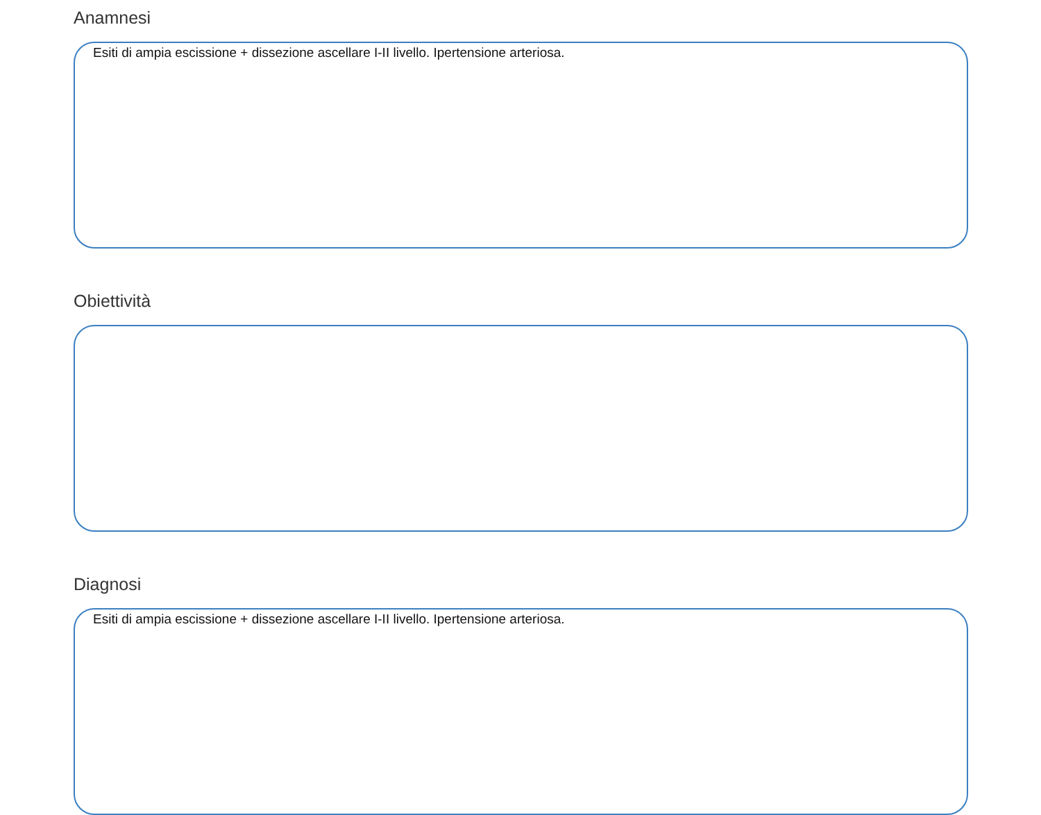Anamnesi
Esiti di ampia escissione + dissezione ascellare I-II livello. Ipertensione arteriosa.
Obiettività
Diagnosi
Esiti di ampia escissione + dissezione ascellare I-II livello. Ipertensione arteriosa.